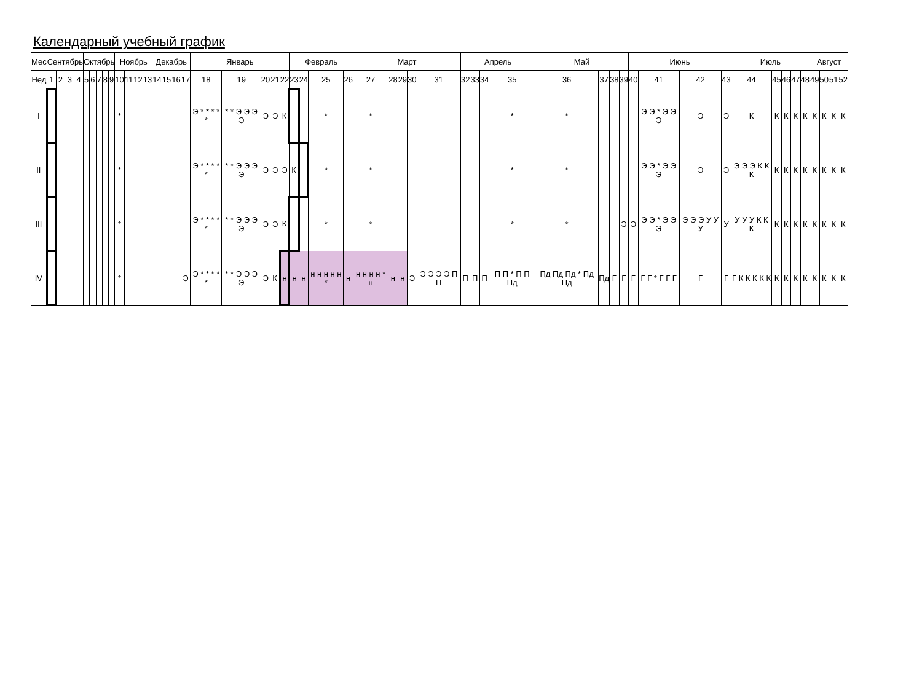Календарный учебный график
| Мес | Сентябрь | | | | Октябрь | | | | | Ноябрь | | | | Декабрь | | | | Январь | | | | | Февраль | | | | Март | | | | | Апрель | | | | Май | | | | Июнь | | | | Июль | | | | | Август | | | |
| Нед | 1 | 2 | 3 | 4 | 5 | 6 | 7 | 8 | 9 | 10 | 11 | 12 | 13 | 14 | 15 | 16 | 17 | 18 | 19 | 20 | 21 | 22 | 23 | 24 | 25 | 26 | 27 | 28 | 29 | 30 | 31 | 32 | 33 | 34 | 35 | 36 | 37 | 38 | 39 | 40 | 41 | 42 | 43 | 44 | 45 | 46 | 47 | 48 | 49 | 50 | 51 | 52 |
| I | | | | | | | | | | * | | | | | | | | Э * * * * * | * * Э Э Э Э | Э | Э | К | | | * | | * | | | | | | | | * | * | | | | | Э Э * Э Э Э | Э | Э | К | К | К | К | К | К | К | К | К |
| II | | | | | | | | | | * | | | | | | | | Э * * * * * | * * Э Э Э Э | Э | Э | Э | К | | * | | * | | | | | | | | * | * | | | | | Э Э * Э Э Э | Э | Э | Э Э Э К К К | К | К | К | К | К | К | К | К |
| III | | | | | | | | | | * | | | | | | | | Э * * * * * | * * Э Э Э Э | Э | Э | К | | | * | | * | | | | | | | | * | * | | | Э | Э | Э Э * Э Э Э | Э Э Э У У У | У | У У У К К К | К | К | К | К | К | К | К | К |
| IV | | | | | | | | | | * | | | | | | | Э | Э * * * * * | * * Э Э Э Э | Э | К | н | н | н | н н н н н * | н | н н н н * н | н | н | Э | Э Э Э Э П П | П | П | П | П П * П П Пд | Пд Пд Пд * Пд Пд | Пд | Г | Г | Г | Г Г * Г Г Г | Г | Г | Г К К К К К | К | К | К | К | К | К | К | К |